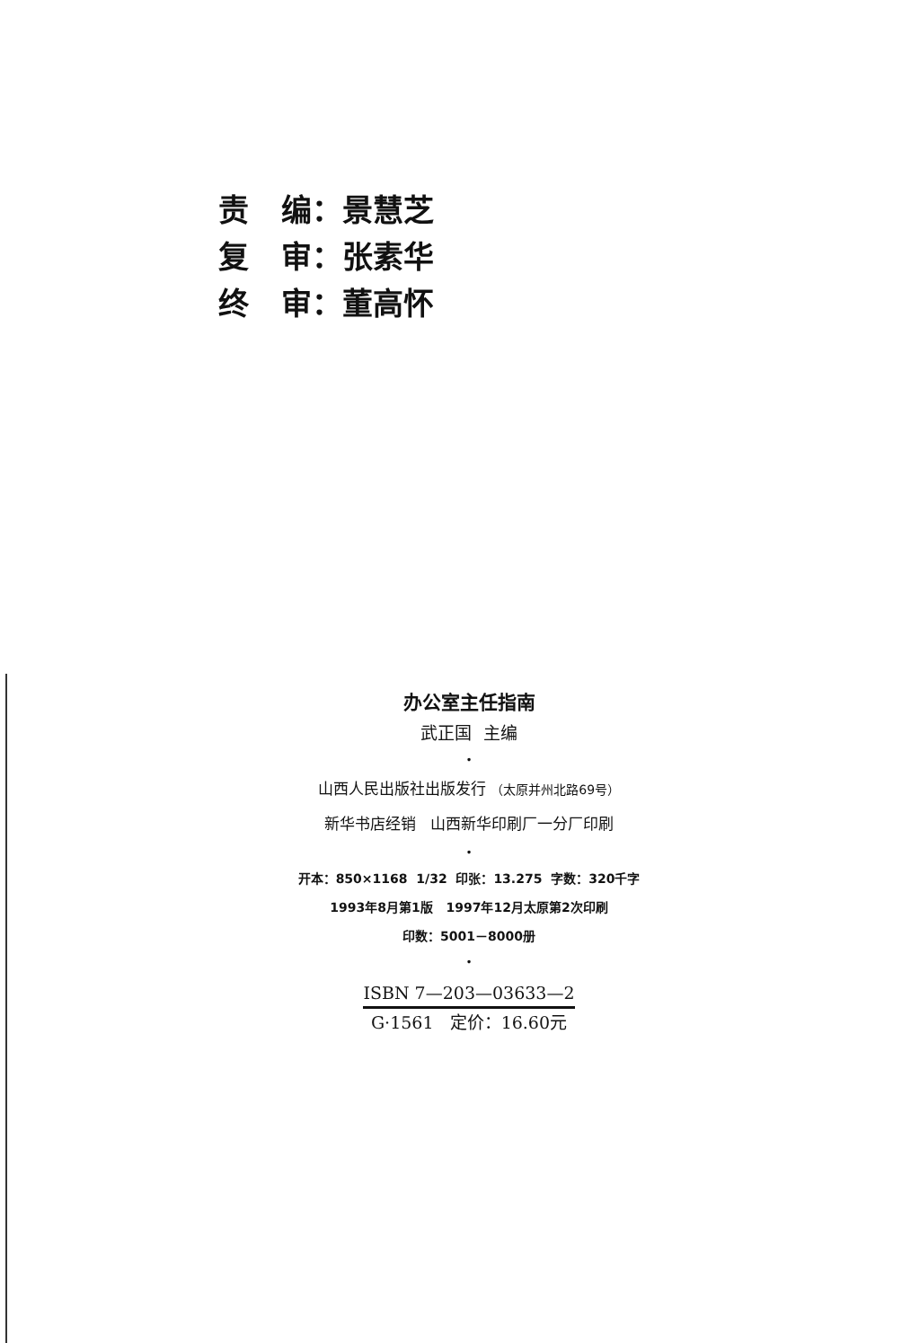责 编：景慧芝
复 审：张素华
终 审：董高怀
办公室主任指南
武正国 主编
•
山西人民出版社出版发行 （太原并州北路69号）
新华书店经销 山西新华印刷厂一分厂印刷
•
开本：850×1168 1/32 印张：13.275 字数：320千字
1993年8月第1版 1997年12月太原第2次印刷
印数：5001－8000册
•
ISBN 7—203—03633—2
G·1561 定价：16.60元